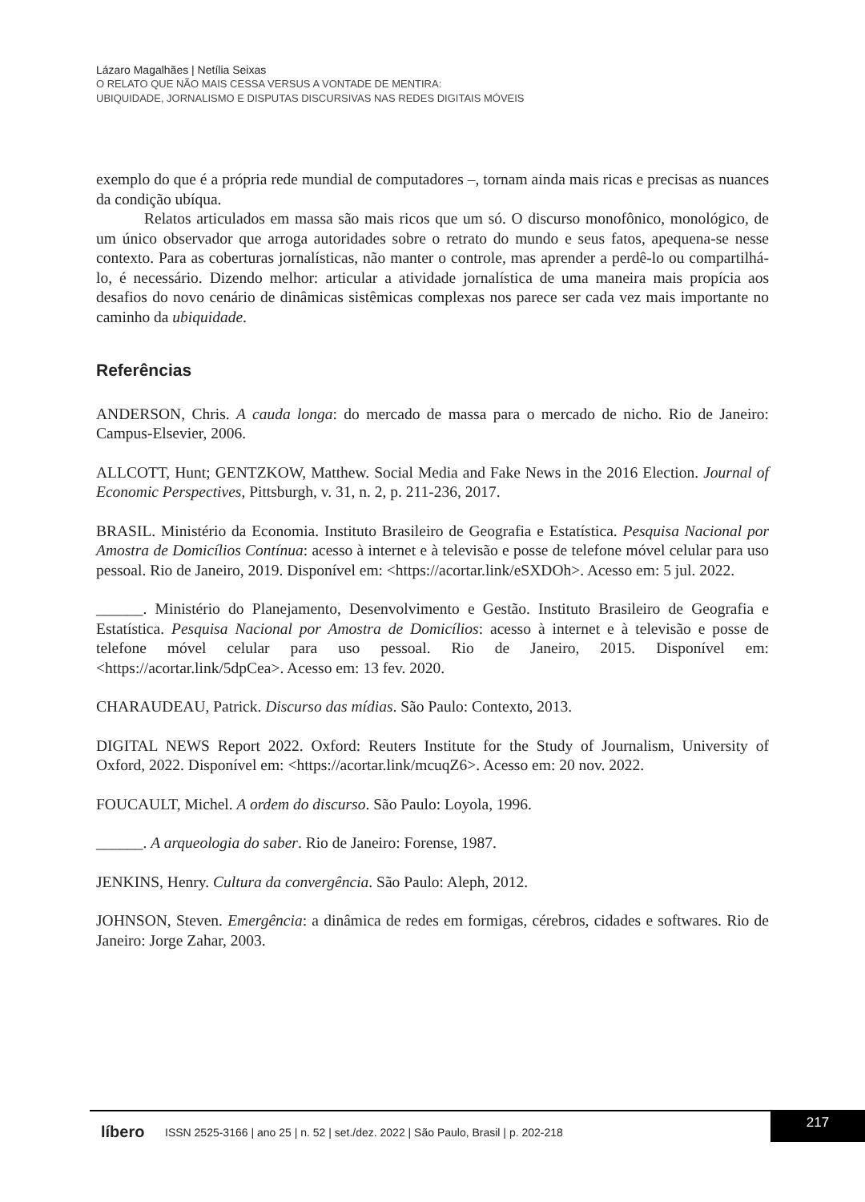Lázaro Magalhães | Netília Seixas
O RELATO QUE NÃO MAIS CESSA VERSUS A VONTADE DE MENTIRA:
UBIQUIDADE, JORNALISMO E DISPUTAS DISCURSIVAS NAS REDES DIGITAIS MÓVEIS
exemplo do que é a própria rede mundial de computadores –, tornam ainda mais ricas e precisas as nuances da condição ubíqua.
Relatos articulados em massa são mais ricos que um só. O discurso monofônico, monológico, de um único observador que arroga autoridades sobre o retrato do mundo e seus fatos, apequena-se nesse contexto. Para as coberturas jornalísticas, não manter o controle, mas aprender a perdê-lo ou compartilhá-lo, é necessário. Dizendo melhor: articular a atividade jornalística de uma maneira mais propícia aos desafios do novo cenário de dinâmicas sistêmicas complexas nos parece ser cada vez mais importante no caminho da ubiquidade.
Referências
ANDERSON, Chris. A cauda longa: do mercado de massa para o mercado de nicho. Rio de Janeiro: Campus-Elsevier, 2006.
ALLCOTT, Hunt; GENTZKOW, Matthew. Social Media and Fake News in the 2016 Election. Journal of Economic Perspectives, Pittsburgh, v. 31, n. 2, p. 211-236, 2017.
BRASIL. Ministério da Economia. Instituto Brasileiro de Geografia e Estatística. Pesquisa Nacional por Amostra de Domicílios Contínua: acesso à internet e à televisão e posse de telefone móvel celular para uso pessoal. Rio de Janeiro, 2019. Disponível em: <https://acortar.link/eSXDOh>. Acesso em: 5 jul. 2022.
______. Ministério do Planejamento, Desenvolvimento e Gestão. Instituto Brasileiro de Geografia e Estatística. Pesquisa Nacional por Amostra de Domicílios: acesso à internet e à televisão e posse de telefone móvel celular para uso pessoal. Rio de Janeiro, 2015. Disponível em: <https://acortar.link/5dpCea>. Acesso em: 13 fev. 2020.
CHARAUDEAU, Patrick. Discurso das mídias. São Paulo: Contexto, 2013.
DIGITAL NEWS Report 2022. Oxford: Reuters Institute for the Study of Journalism, University of Oxford, 2022. Disponível em: <https://acortar.link/mcuqZ6>. Acesso em: 20 nov. 2022.
FOUCAULT, Michel. A ordem do discurso. São Paulo: Loyola, 1996.
______. A arqueologia do saber. Rio de Janeiro: Forense, 1987.
JENKINS, Henry. Cultura da convergência. São Paulo: Aleph, 2012.
JOHNSON, Steven. Emergência: a dinâmica de redes em formigas, cérebros, cidades e softwares. Rio de Janeiro: Jorge Zahar, 2003.
líbero ISSN 2525-3166 | ano 25 | n. 52 | set./dez. 2022 | São Paulo, Brasil | p. 202-218
217